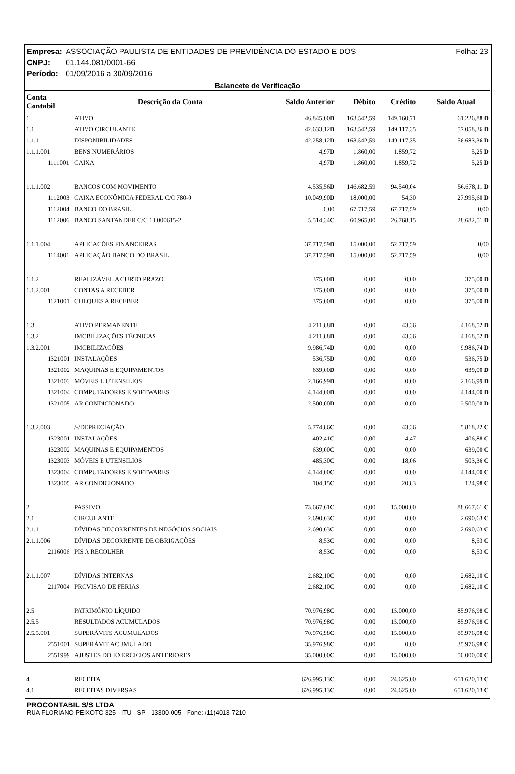Empresa: ASSOCIAÇÃO PAULISTA DE ENTIDADES DE PREVIDÊNCIA DO ESTADO E DOS Folha: 23
CNPJ: 01.144.081/0001-66
Período: 01/09/2016 a 30/09/2016
Balancete de Verificação
| Conta Contabil | Descrição da Conta | Saldo Anterior | Débito | Crédito | Saldo Atual |
| --- | --- | --- | --- | --- | --- |
| 1 | ATIVO | 46.845,00 D | 163.542,59 | 149.160,71 | 61.226,88 D |
| 1.1 | ATIVO CIRCULANTE | 42.633,12 D | 163.542,59 | 149.117,35 | 57.058,36 D |
| 1.1.1 | DISPONIBILIDADES | 42.258,12 D | 163.542,59 | 149.117,35 | 56.683,36 D |
| 1.1.1.001 | BENS NUMERÁRIOS | 4,97 D | 1.860,00 | 1.859,72 | 5,25 D |
| 1111001 | CAIXA | 4,97 D | 1.860,00 | 1.859,72 | 5,25 D |
| 1.1.1.002 | BANCOS COM MOVIMENTO | 4.535,56 D | 146.682,59 | 94.540,04 | 56.678,11 D |
| 1112003 | CAIXA ECONÔMICA FEDERAL C/C 780-0 | 10.049,90 D | 18.000,00 | 54,30 | 27.995,60 D |
| 1112004 | BANCO DO BRASIL | 0,00 | 67.717,59 | 67.717,59 | 0,00 |
| 1112006 | BANCO SANTANDER C/C 13.000615-2 | 5.514,34 C | 60.965,00 | 26.768,15 | 28.682,51 D |
| 1.1.1.004 | APLICAÇÕES FINANCEIRAS | 37.717,59 D | 15.000,00 | 52.717,59 | 0,00 |
| 1114001 | APLICAÇÃO BANCO DO BRASIL | 37.717,59 D | 15.000,00 | 52.717,59 | 0,00 |
| 1.1.2 | REALIZÁVEL A CURTO PRAZO | 375,00 D | 0,00 | 0,00 | 375,00 D |
| 1.1.2.001 | CONTAS A RECEBER | 375,00 D | 0,00 | 0,00 | 375,00 D |
| 1121001 | CHEQUES A RECEBER | 375,00 D | 0,00 | 0,00 | 375,00 D |
| 1.3 | ATIVO PERMANENTE | 4.211,88 D | 0,00 | 43,36 | 4.168,52 D |
| 1.3.2 | IMOBILIZAÇÕES TÉCNICAS | 4.211,88 D | 0,00 | 43,36 | 4.168,52 D |
| 1.3.2.001 | IMOBILIZAÇÕES | 9.986,74 D | 0,00 | 0,00 | 9.986,74 D |
| 1321001 | INSTALAÇÕES | 536,75 D | 0,00 | 0,00 | 536,75 D |
| 1321002 | MAQUINAS E EQUIPAMENTOS | 639,00 D | 0,00 | 0,00 | 639,00 D |
| 1321003 | MÓVEIS E UTENSILIOS | 2.166,99 D | 0,00 | 0,00 | 2.166,99 D |
| 1321004 | COMPUTADORES E SOFTWARES | 4.144,00 D | 0,00 | 0,00 | 4.144,00 D |
| 1321005 | AR CONDICIONADO | 2.500,00 D | 0,00 | 0,00 | 2.500,00 D |
| 1.3.2.003 | /-/DEPRECIAÇÃO | 5.774,86 C | 0,00 | 43,36 | 5.818,22 C |
| 1323001 | INSTALAÇÕES | 402,41 C | 0,00 | 4,47 | 406,88 C |
| 1323002 | MAQUINAS E EQUIPAMENTOS | 639,00 C | 0,00 | 0,00 | 639,00 C |
| 1323003 | MÓVEIS E UTENSILIOS | 485,30 C | 0,00 | 18,06 | 503,36 C |
| 1323004 | COMPUTADORES E SOFTWARES | 4.144,00 C | 0,00 | 0,00 | 4.144,00 C |
| 1323005 | AR CONDICIONADO | 104,15 C | 0,00 | 20,83 | 124,98 C |
| 2 | PASSIVO | 73.667,61 C | 0,00 | 15.000,00 | 88.667,61 C |
| 2.1 | CIRCULANTE | 2.690,63 C | 0,00 | 0,00 | 2.690,63 C |
| 2.1.1 | DÍVIDAS DECORRENTES DE NEGÓCIOS SOCIAIS | 2.690,63 C | 0,00 | 0,00 | 2.690,63 C |
| 2.1.1.006 | DÍVIDAS DECORRENTE DE OBRIGAÇÕES | 8,53 C | 0,00 | 0,00 | 8,53 C |
| 2116006 | PIS A RECOLHER | 8,53 C | 0,00 | 0,00 | 8,53 C |
| 2.1.1.007 | DÍVIDAS INTERNAS | 2.682,10 C | 0,00 | 0,00 | 2.682,10 C |
| 2117004 | PROVISAO DE FERIAS | 2.682,10 C | 0,00 | 0,00 | 2.682,10 C |
| 2.5 | PATRIMÔNIO LÍQUIDO | 70.976,98 C | 0,00 | 15.000,00 | 85.976,98 C |
| 2.5.5 | RESULTADOS ACUMULADOS | 70.976,98 C | 0,00 | 15.000,00 | 85.976,98 C |
| 2.5.5.001 | SUPERÁVITS ACUMULADOS | 70.976,98 C | 0,00 | 15.000,00 | 85.976,98 C |
| 2551001 | SUPERÁVIT ACUMULADO | 35.976,98 C | 0,00 | 0,00 | 35.976,98 C |
| 2551999 | AJUSTES DO EXERCICIOS ANTERIORES | 35.000,00 C | 0,00 | 15.000,00 | 50.000,00 C |
| 4 | RECEITA | 626.995,13 C | 0,00 | 24.625,00 | 651.620,13 C |
| 4.1 | RECEITAS DIVERSAS | 626.995,13 C | 0,00 | 24.625,00 | 651.620,13 C |
PROCONTABIL S/S LTDA
RUA FLORIANO PEIXOTO 325 - ITU - SP - 13300-005 - Fone: (11)4013-7210